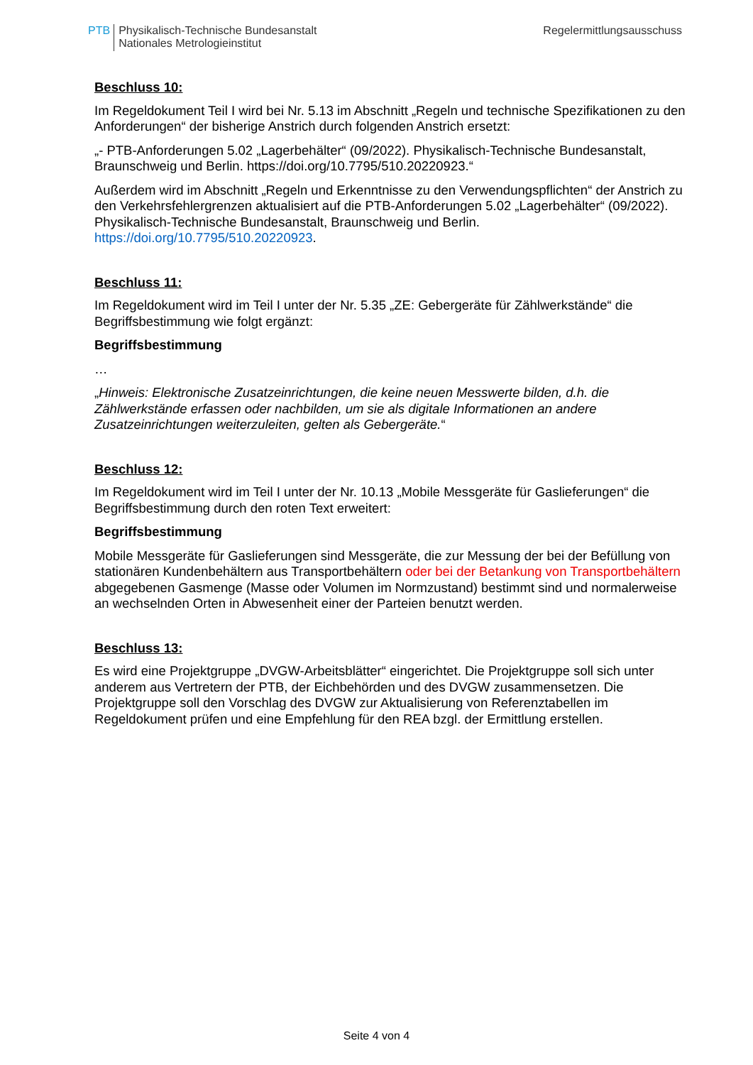PTB Physikalisch-Technische Bundesanstalt
Nationales Metrologieinstitut
Regelermittlungsausschuss
Beschluss 10:
Im Regeldokument Teil I wird bei Nr. 5.13 im Abschnitt „Regeln und technische Spezifikationen zu den Anforderungen“ der bisherige Anstrich durch folgenden Anstrich ersetzt:
„- PTB-Anforderungen 5.02 „Lagerbehälter“ (09/2022). Physikalisch-Technische Bundesanstalt, Braunschweig und Berlin. https://doi.org/10.7795/510.20220923.“
Außerdem wird im Abschnitt „Regeln und Erkenntnisse zu den Verwendungspflichten“ der Anstrich zu den Verkehrsfehlergrenzen aktualisiert auf die PTB-Anforderungen 5.02 „Lagerbehälter“ (09/2022). Physikalisch-Technische Bundesanstalt, Braunschweig und Berlin. https://doi.org/10.7795/510.20220923.
Beschluss 11:
Im Regeldokument wird im Teil I unter der Nr. 5.35 „ZE: Gebergeräte für Zählwerkstände“ die Begriffsbestimmung wie folgt ergänzt:
Begriffsbestimmung
…
„Hinweis: Elektronische Zusatzeinrichtungen, die keine neuen Messwerte bilden, d.h. die Zählwerkstände erfassen oder nachbilden, um sie als digitale Informationen an andere Zusatzeinrichtungen weiterzuleiten, gelten als Gebergeräte.“
Beschluss 12:
Im Regeldokument wird im Teil I unter der Nr. 10.13 „Mobile Messgeräte für Gaslieferungen“ die Begriffsbestimmung durch den roten Text erweitert:
Begriffsbestimmung
Mobile Messgeräte für Gaslieferungen sind Messgeräte, die zur Messung der bei der Befüllung von stationären Kundenbehältern aus Transportbehältern oder bei der Betankung von Transportbehältern abgegebenen Gasmenge (Masse oder Volumen im Normzustand) bestimmt sind und normalerweise an wechselnden Orten in Abwesenheit einer der Parteien benutzt werden.
Beschluss 13:
Es wird eine Projektgruppe „DVGW-Arbeitsblätter“ eingerichtet. Die Projektgruppe soll sich unter anderem aus Vertretern der PTB, der Eichbehörden und des DVGW zusammensetzen. Die Projektgruppe soll den Vorschlag des DVGW zur Aktualisierung von Referenztabellen im Regeldokument prüfen und eine Empfehlung für den REA bzgl. der Ermittlung erstellen.
Seite 4 von 4